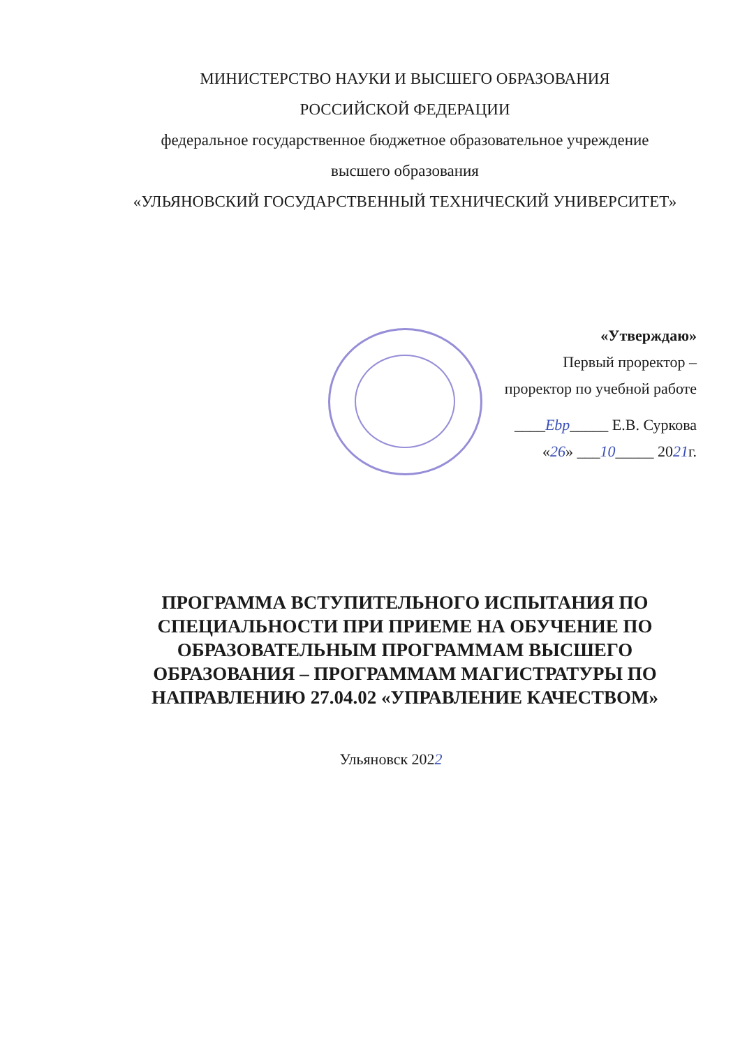МИНИСТЕРСТВО НАУКИ И ВЫСШЕГО ОБРАЗОВАНИЯ
РОССИЙСКОЙ ФЕДЕРАЦИИ
федеральное государственное бюджетное образовательное учреждение
высшего образования
«УЛЬЯНОВСКИЙ ГОСУДАРСТВЕННЫЙ ТЕХНИЧЕСКИЙ УНИВЕРСИТЕТ»
«Утверждаю»
Первый проректор –
проректор по учебной работе
____Ebp_____ Е.В. Суркова
«26» ___10_____ 2021г.
ПРОГРАММА ВСТУПИТЕЛЬНОГО ИСПЫТАНИЯ ПО
СПЕЦИАЛЬНОСТИ ПРИ ПРИЕМЕ НА ОБУЧЕНИЕ ПО
ОБРАЗОВАТЕЛЬНЫМ ПРОГРАММАМ ВЫСШЕГО
ОБРАЗОВАНИЯ – ПРОГРАММАМ МАГИСТРАТУРЫ ПО
НАПРАВЛЕНИЮ 27.04.02 «УПРАВЛЕНИЕ КАЧЕСТВОМ»
Ульяновск 2022